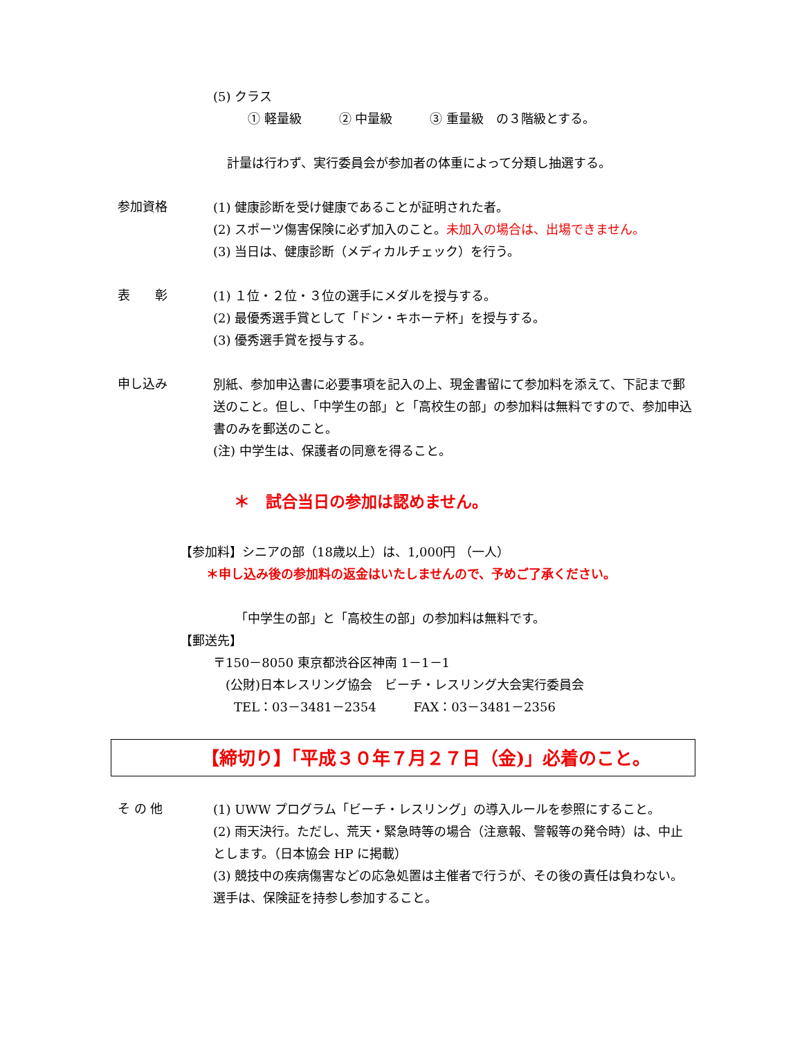(5) クラス
① 軽量級　　　② 中量級　　　③ 重量級　の３階級とする。
計量は行わず、実行委員会が参加者の体重によって分類し抽選する。
参加資格
(1) 健康診断を受け健康であることが証明された者。
(2) スポーツ傷害保険に必ず加入のこと。未加入の場合は、出場できません。
(3) 当日は、健康診断（メディカルチェック）を行う。
表　　彰
(1) １位・２位・３位の選手にメダルを授与する。
(2) 最優秀選手賞として「ドン・キホーテ杯」を授与する。
(3) 優秀選手賞を授与する。
申し込み
別紙、参加申込書に必要事項を記入の上、現金書留にて参加料を添えて、下記まで郵送のこと。但し、「中学生の部」と「高校生の部」の参加料は無料ですので、参加申込書のみを郵送のこと。
(注) 中学生は、保護者の同意を得ること。
＊　試合当日の参加は認めません。
【参加料】シニアの部（18歳以上）は、1,000円 （一人）
＊申し込み後の参加料の返金はいたしませんので、予めご了承ください。
「中学生の部」と「高校生の部」の参加料は無料です。
【郵送先】
〒150－8050 東京都渋谷区神南 1－1－1
(公財)日本レスリング協会　ビーチ・レスリング大会実行委員会
TEL：03－3481－2354　　　FAX：03－3481－2356
【締切り】「平成３０年７月２７日（金)」必着のこと。
そ の 他
(1) UWW プログラム「ビーチ・レスリング」の導入ルールを参照にすること。
(2) 雨天決行。ただし、荒天・緊急時等の場合（注意報、警報等の発令時）は、中止とします。（日本協会 HP に掲載）
(3) 競技中の疾病傷害などの応急処置は主催者で行うが、その後の責任は負わない。選手は、保険証を持参し参加すること。